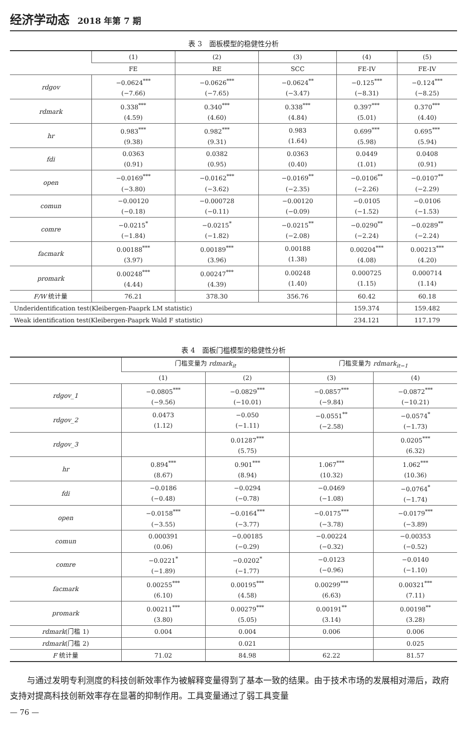经济学动态 2018 年第 7 期
表 3　面板模型的稳健性分析
| | (1) | (2) | (3) | (4) | (5) |
| --- | --- | --- | --- | --- | --- |
| | FE | RE | SCC | FE-IV | FE-IV |
| rdgov | −0.0624<sup>***</sup> (−7.66) | −0.0626<sup>***</sup> (−7.65) | −0.0624<sup>**</sup> (−3.47) | −0.125<sup>***</sup> (−8.31) | −0.124<sup>***</sup> (−8.25) |
| rdmark | 0.338<sup>***</sup> (4.59) | 0.340<sup>***</sup> (4.60) | 0.338<sup>***</sup> (4.84) | 0.397<sup>***</sup> (5.01) | 0.370<sup>***</sup> (4.40) |
| hr | 0.983<sup>***</sup> (9.38) | 0.982<sup>***</sup> (9.31) | 0.983 (1.64) | 0.699<sup>***</sup> (5.98) | 0.695<sup>***</sup> (5.94) |
| fdi | 0.0363 (0.91) | 0.0382 (0.95) | 0.0363 (0.40) | 0.0449 (1.01) | 0.0408 (0.91) |
| open | −0.0169<sup>***</sup> (−3.80) | −0.0162<sup>***</sup> (−3.62) | −0.0169<sup>**</sup> (−2.35) | −0.0106<sup>**</sup> (−2.26) | −0.0107<sup>**</sup> (−2.29) |
| comun | −0.00120 (−0.18) | −0.000728 (−0.11) | −0.00120 (−0.09) | −0.0105 (−1.52) | −0.0106 (−1.53) |
| comre | −0.0215<sup>*</sup> (−1.84) | −0.0215<sup>*</sup> (−1.82) | −0.0215<sup>**</sup> (−2.08) | −0.0290<sup>**</sup> (−2.24) | −0.0289<sup>**</sup> (−2.24) |
| facmark | 0.00188<sup>***</sup> (3.97) | 0.00189<sup>***</sup> (3.96) | 0.00188 (1.38) | 0.00204<sup>***</sup> (4.08) | 0.00213<sup>***</sup> (4.20) |
| promark | 0.00248<sup>***</sup> (4.44) | 0.00247<sup>***</sup> (4.39) | 0.00248 (1.40) | 0.000725 (1.15) | 0.000714 (1.14) |
| F/W 统计量 | 76.21 | 378.30 | 356.76 | 60.42 | 60.18 |
| Underidentification test(Kleibergen-Paaprk LM statistic) | | | | 159.374 | 159.482 |
| Weak identification test(Kleibergen-Paaprk Wald F statistic) | | | | 234.121 | 117.179 |
表 4　面板门槛模型的稳健性分析
| | 门槛变量为 rdmark<sub>it</sub> | | 门槛变量为 rdmark<sub>it−1</sub> | |
| --- | --- | --- | --- | --- |
| | (1) | (2) | (3) | (4) |
| rdgov_1 | −0.0805<sup>***</sup> (−9.56) | −0.0829<sup>***</sup> (−10.01) | −0.0857<sup>***</sup> (−9.84) | −0.0872<sup>***</sup> (−10.21) |
| rdgov_2 | 0.0473 (1.12) | −0.050 (−1.11) | −0.0551<sup>**</sup> (−2.58) | −0.0574<sup>*</sup> (−1.73) |
| rdgov_3 | | 0.01287<sup>***</sup> (5.75) | | 0.0205<sup>***</sup> (6.32) |
| hr | 0.894<sup>***</sup> (8.67) | 0.901<sup>***</sup> (8.94) | 1.067<sup>***</sup> (10.32) | 1.062<sup>***</sup> (10.36) |
| fdi | −0.0186 (−0.48) | −0.0294 (−0.78) | −0.0469 (−1.08) | −0.0764<sup>*</sup> (−1.74) |
| open | −0.0158<sup>***</sup> (−3.55) | −0.0164<sup>***</sup> (−3.77) | −0.0175<sup>***</sup> (−3.78) | −0.0179<sup>***</sup> (−3.89) |
| comun | 0.000391 (0.06) | −0.00185 (−0.29) | −0.00224 (−0.32) | −0.00353 (−0.52) |
| comre | −0.0221<sup>*</sup> (−1.89) | −0.0202<sup>*</sup> (−1.77) | −0.0123 (−0.96) | −0.0140 (−1.10) |
| facmark | 0.00255<sup>***</sup> (6.10) | 0.00195<sup>***</sup> (4.58) | 0.00299<sup>***</sup> (6.63) | 0.00321<sup>***</sup> (7.11) |
| promark | 0.00211<sup>***</sup> (3.80) | 0.00279<sup>***</sup> (5.05) | 0.00191<sup>**</sup> (3.14) | 0.00198<sup>**</sup> (3.28) |
| rdmark (门槛 1) | 0.004 | 0.004 | 0.006 | 0.006 |
| rdmark (门槛 2) | | 0.021 | | 0.025 |
| F 统计量 | 71.02 | 84.98 | 62.22 | 81.57 |
与通过发明专利测度的科技创新效率作为被解释变量得到了基本一致的结果。由于技术市场的发展相对滞后，政府支持对提高科技创新效率存在显著的抑制作用。工具变量通过了弱工具变量
— 76 —